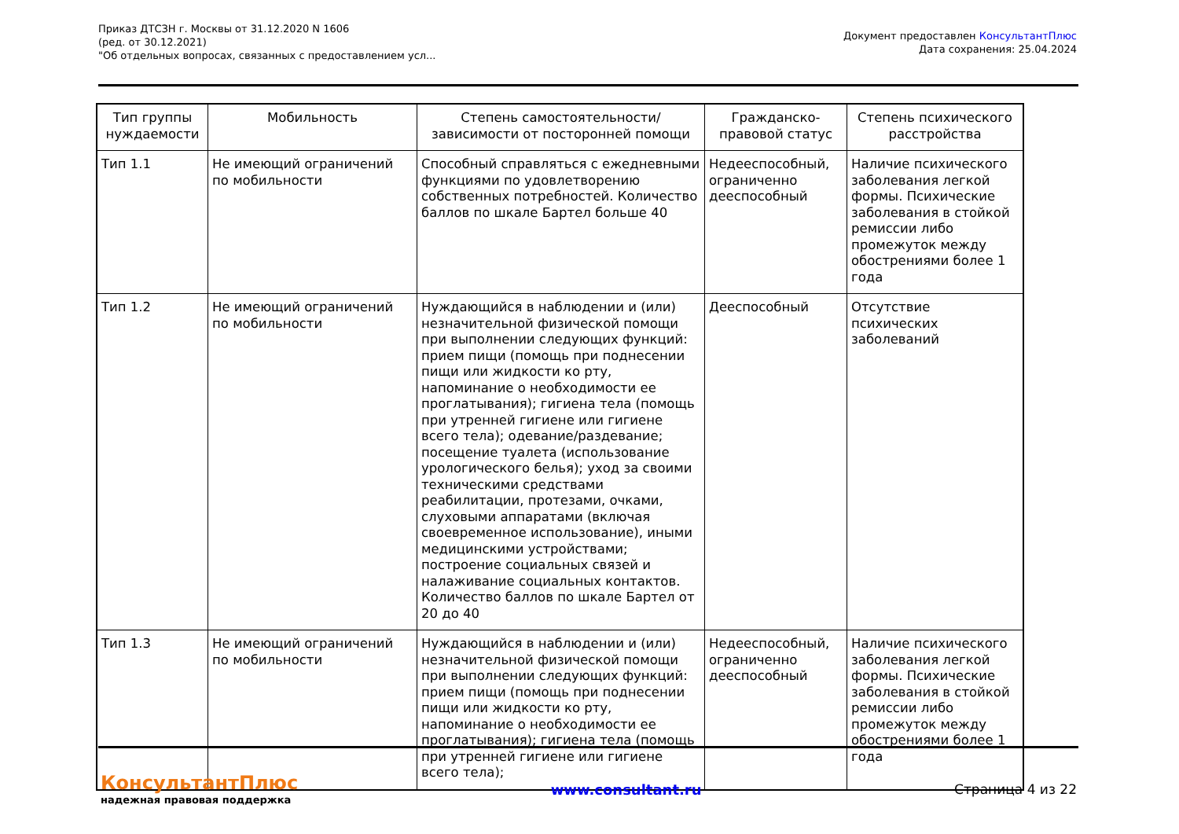Приказ ДТСЗН г. Москвы от 31.12.2020 N 1606
(ред. от 30.12.2021)
"Об отдельных вопросах, связанных с предоставлением усл...
Документ предоставлен КонсультантПлюс
Дата сохранения: 25.04.2024
| Тип группы нуждаемости | Мобильность | Степень самостоятельности/зависимости от посторонней помощи | Гражданско-правовой статус | Степень психического расстройства |
| --- | --- | --- | --- | --- |
| Тип 1.1 | Не имеющий ограничений по мобильности | Способный справляться с ежедневными функциями по удовлетворению собственных потребностей. Количество баллов по шкале Бартел больше 40 | Недееспособный, ограниченно дееспособный | Наличие психического заболевания легкой формы. Психические заболевания в стойкой ремиссии либо промежуток между обострениями более 1 года |
| Тип 1.2 | Не имеющий ограничений по мобильности | Нуждающийся в наблюдении и (или) незначительной физической помощи при выполнении следующих функций: прием пищи (помощь при поднесении пищи или жидкости ко рту, напоминание о необходимости ее проглатывания); гигиена тела (помощь при утренней гигиене или гигиене всего тела); одевание/раздевание; посещение туалета (использование урологического белья); уход за своими техническими средствами реабилитации, протезами, очками, слуховыми аппаратами (включая своевременное использование), иными медицинскими устройствами; построение социальных связей и налаживание социальных контактов. Количество баллов по шкале Бартел от 20 до 40 | Дееспособный | Отсутствие психических заболеваний |
| Тип 1.3 | Не имеющий ограничений по мобильности | Нуждающийся в наблюдении и (или) незначительной физической помощи при выполнении следующих функций: прием пищи (помощь при поднесении пищи или жидкости ко рту, напоминание о необходимости ее проглатывания); гигиена тела (помощь при утренней гигиене или гигиене всего тела); | Недееспособный, ограниченно дееспособный | Наличие психического заболевания легкой формы. Психические заболевания в стойкой ремиссии либо промежуток между обострениями более 1 года |
КонсультантПлюс
надежная правовая поддержка
www.consultant.ru Страница 4 из 22